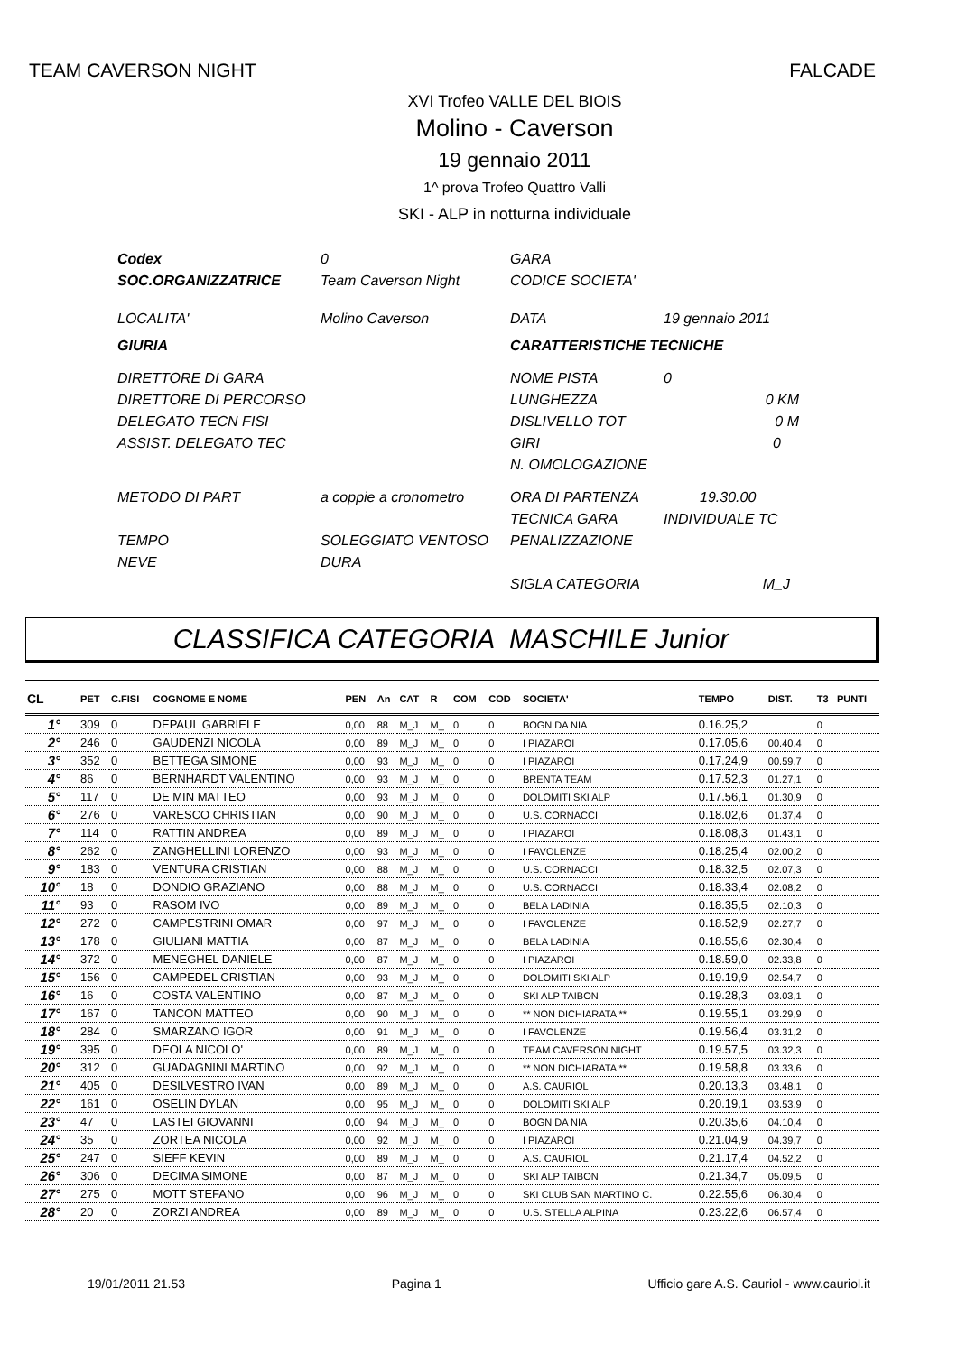TEAM CAVERSON NIGHT FALCADE
XVI Trofeo VALLE DEL BIOIS
Molino - Caverson
19 gennaio 2011
1^ prova Trofeo Quattro Valli
SKI - ALP in notturna individuale
Codex 0 GARA SOC.ORGANIZZATRICE Team Caverson Night CODICE SOCIETA' LOCALITA' Molino Caverson DATA 19 gennaio 2011 GIURIA CARATTERISTICHE TECNICHE DIRETTORE DI GARA NOME PISTA 0 DIRETTORE DI PERCORSO LUNGHEZZA 0 KM DELEGATO TECN FISI DISLIVELLO TOT 0 M ASSIST. DELEGATO TEC GIRI 0 N. OMOLOGAZIONE METODO DI PART a coppie a cronometro ORA DI PARTENZA 19.30.00 TECNICA GARA INDIVIDUALE TC TEMPO SOLEGGIATO VENTOSO PENALIZZAZIONE NEVE DURA SIGLA CATEGORIA M_J
CLASSIFICA CATEGORIA MASCHILE Junior
| CL | PET | C.FISI | COGNOME E NOME | PEN | An | CAT | R | COM | COD | SOCIETA' | TEMPO | DIST. | T3 | PUNTI |
| --- | --- | --- | --- | --- | --- | --- | --- | --- | --- | --- | --- | --- | --- | --- |
| 1° | 309 | 0 | DEPAUL GABRIELE | 0,00 | 88 | M_J | M_ | 0 | 0 | BOGN DA NIA | 0.16.25,2 | | 0 | |
| 2° | 246 | 0 | GAUDENZI NICOLA | 0,00 | 89 | M_J | M_ | 0 | 0 | I PIAZAROI | 0.17.05,6 | 00.40,4 | 0 | |
| 3° | 352 | 0 | BETTEGA SIMONE | 0,00 | 93 | M_J | M_ | 0 | 0 | I PIAZAROI | 0.17.24,9 | 00.59,7 | 0 | |
| 4° | 86 | 0 | BERNHARDT VALENTINO | 0,00 | 93 | M_J | M_ | 0 | 0 | BRENTA TEAM | 0.17.52,3 | 01.27,1 | 0 | |
| 5° | 117 | 0 | DE MIN MATTEO | 0,00 | 93 | M_J | M_ | 0 | 0 | DOLOMITI SKI ALP | 0.17.56,1 | 01.30,9 | 0 | |
| 6° | 276 | 0 | VARESCO CHRISTIAN | 0,00 | 90 | M_J | M_ | 0 | 0 | U.S. CORNACCI | 0.18.02,6 | 01.37,4 | 0 | |
| 7° | 114 | 0 | RATTIN ANDREA | 0,00 | 89 | M_J | M_ | 0 | 0 | I PIAZAROI | 0.18.08,3 | 01.43,1 | 0 | |
| 8° | 262 | 0 | ZANGHELLINI LORENZO | 0,00 | 93 | M_J | M_ | 0 | 0 | I FAVOLENZE | 0.18.25,4 | 02.00,2 | 0 | |
| 9° | 183 | 0 | VENTURA CRISTIAN | 0,00 | 88 | M_J | M_ | 0 | 0 | U.S. CORNACCI | 0.18.32,5 | 02.07,3 | 0 | |
| 10° | 18 | 0 | DONDIO GRAZIANO | 0,00 | 88 | M_J | M_ | 0 | 0 | U.S. CORNACCI | 0.18.33,4 | 02.08,2 | 0 | |
| 11° | 93 | 0 | RASOM IVO | 0,00 | 89 | M_J | M_ | 0 | 0 | BELA LADINIA | 0.18.35,5 | 02.10,3 | 0 | |
| 12° | 272 | 0 | CAMPESTRINI OMAR | 0,00 | 97 | M_J | M_ | 0 | 0 | I FAVOLENZE | 0.18.52,9 | 02.27,7 | 0 | |
| 13° | 178 | 0 | GIULIANI MATTIA | 0,00 | 87 | M_J | M_ | 0 | 0 | BELA LADINIA | 0.18.55,6 | 02.30,4 | 0 | |
| 14° | 372 | 0 | MENEGHEL DANIELE | 0,00 | 87 | M_J | M_ | 0 | 0 | I PIAZAROI | 0.18.59,0 | 02.33,8 | 0 | |
| 15° | 156 | 0 | CAMPEDEL CRISTIAN | 0,00 | 93 | M_J | M_ | 0 | 0 | DOLOMITI SKI ALP | 0.19.19,9 | 02.54,7 | 0 | |
| 16° | 16 | 0 | COSTA VALENTINO | 0,00 | 87 | M_J | M_ | 0 | 0 | SKI ALP TAIBON | 0.19.28,3 | 03.03,1 | 0 | |
| 17° | 167 | 0 | TANCON MATTEO | 0,00 | 90 | M_J | M_ | 0 | 0 | ** NON DICHIARATA ** | 0.19.55,1 | 03.29,9 | 0 | |
| 18° | 284 | 0 | SMARZANO IGOR | 0,00 | 91 | M_J | M_ | 0 | 0 | I FAVOLENZE | 0.19.56,4 | 03.31,2 | 0 | |
| 19° | 395 | 0 | DEOLA NICOLO' | 0,00 | 89 | M_J | M_ | 0 | 0 | TEAM CAVERSON NIGHT | 0.19.57,5 | 03.32,3 | 0 | |
| 20° | 312 | 0 | GUADAGNINI MARTINO | 0,00 | 92 | M_J | M_ | 0 | 0 | ** NON DICHIARATA ** | 0.19.58,8 | 03.33,6 | 0 | |
| 21° | 405 | 0 | DESILVESTRO IVAN | 0,00 | 89 | M_J | M_ | 0 | 0 | A.S. CAURIOL | 0.20.13,3 | 03.48,1 | 0 | |
| 22° | 161 | 0 | OSELIN DYLAN | 0,00 | 95 | M_J | M_ | 0 | 0 | DOLOMITI SKI ALP | 0.20.19,1 | 03.53,9 | 0 | |
| 23° | 47 | 0 | LASTEI GIOVANNI | 0,00 | 94 | M_J | M_ | 0 | 0 | BOGN DA NIA | 0.20.35,6 | 04.10,4 | 0 | |
| 24° | 35 | 0 | ZORTEA NICOLA | 0,00 | 92 | M_J | M_ | 0 | 0 | I PIAZAROI | 0.21.04,9 | 04.39,7 | 0 | |
| 25° | 247 | 0 | SIEFF KEVIN | 0,00 | 89 | M_J | M_ | 0 | 0 | A.S. CAURIOL | 0.21.17,4 | 04.52,2 | 0 | |
| 26° | 306 | 0 | DECIMA SIMONE | 0,00 | 87 | M_J | M_ | 0 | 0 | SKI ALP TAIBON | 0.21.34,7 | 05.09,5 | 0 | |
| 27° | 275 | 0 | MOTT STEFANO | 0,00 | 96 | M_J | M_ | 0 | 0 | SKI CLUB SAN MARTINO C. | 0.22.55,6 | 06.30,4 | 0 | |
| 28° | 20 | 0 | ZORZI ANDREA | 0,00 | 89 | M_J | M_ | 0 | 0 | U.S. STELLA ALPINA | 0.23.22,6 | 06.57,4 | 0 | |
19/01/2011 21.53 Pagina 1 Ufficio gare A.S. Cauriol - www.cauriol.it